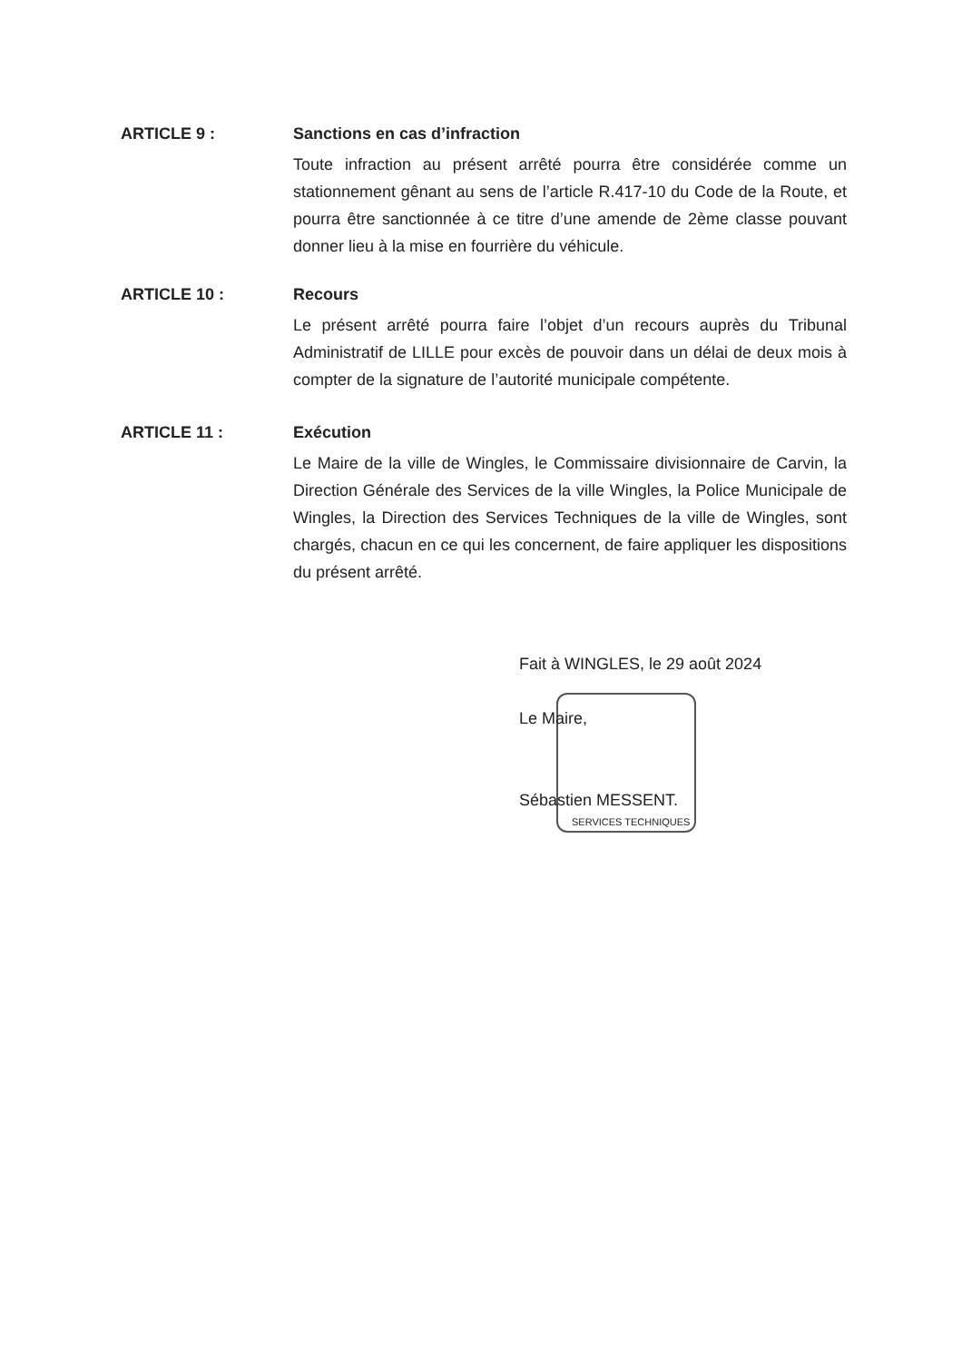ARTICLE 9 : Sanctions en cas d’infraction
Toute infraction au présent arrêté pourra être considérée comme un stationnement gênant au sens de l’article R.417-10 du Code de la Route, et pourra être sanctionnée à ce titre d’une amende de 2ème classe pouvant donner lieu à la mise en fourrière du véhicule.
ARTICLE 10 : Recours
Le présent arrêté pourra faire l’objet d’un recours auprès du Tribunal Administratif de LILLE pour excès de pouvoir dans un délai de deux mois à compter de la signature de l’autorité municipale compétente.
ARTICLE 11 : Exécution
Le Maire de la ville de Wingles, le Commissaire divisionnaire de Carvin, la Direction Générale des Services de la ville Wingles, la Police Municipale de Wingles, la Direction des Services Techniques de la ville de Wingles, sont chargés, chacun en ce qui les concernent, de faire appliquer les dispositions du présent arrêté.
SERVICES TECHNIQUES
Fait à WINGLES, le 29 août 2024
Le Maire,
Sébastien MESSENT.